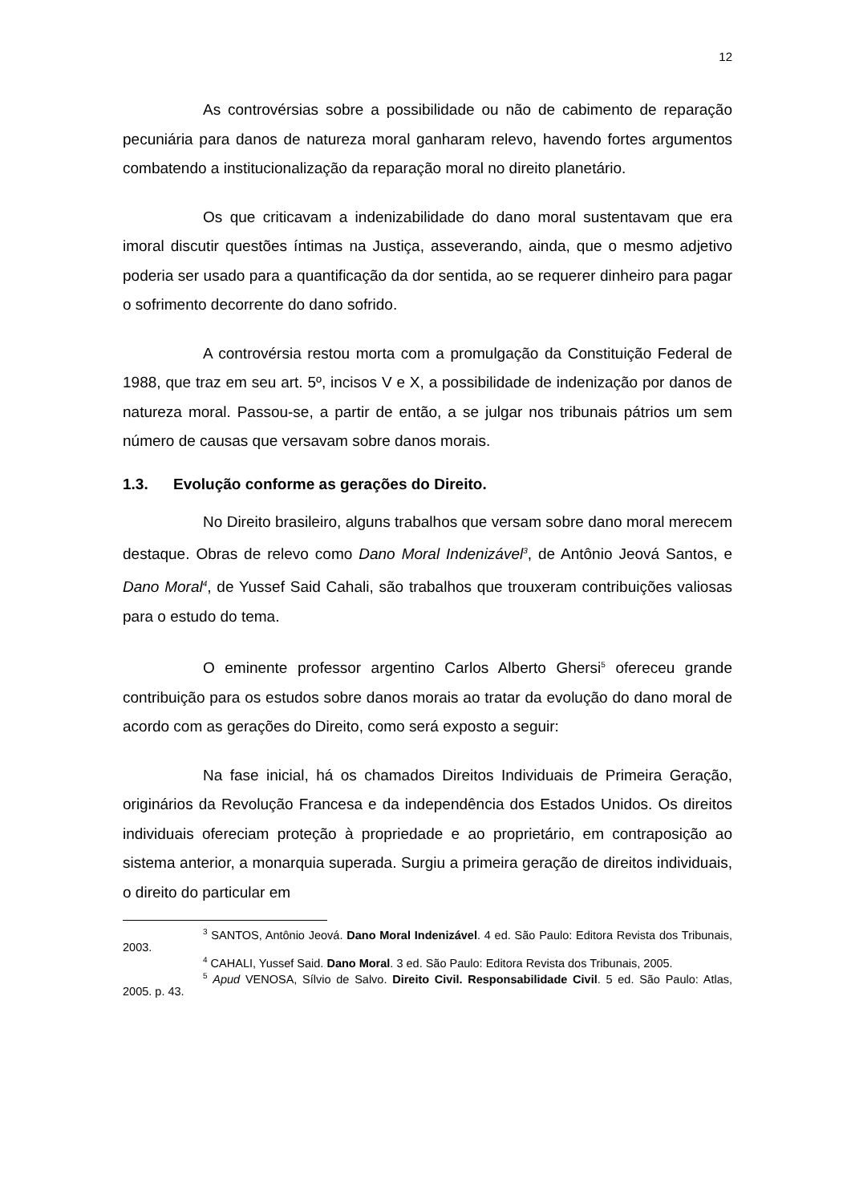12
As controvérsias sobre a possibilidade ou não de cabimento de reparação pecuniária para danos de natureza moral ganharam relevo, havendo fortes argumentos combatendo a institucionalização da reparação moral no direito planetário.
Os que criticavam a indenizabilidade do dano moral sustentavam que era imoral discutir questões íntimas na Justiça, asseverando, ainda, que o mesmo adjetivo poderia ser usado para a quantificação da dor sentida, ao se requerer dinheiro para pagar o sofrimento decorrente do dano sofrido.
A controvérsia restou morta com a promulgação da Constituição Federal de 1988, que traz em seu art. 5º, incisos V e X, a possibilidade de indenização por danos de natureza moral. Passou-se, a partir de então, a se julgar nos tribunais pátrios um sem número de causas que versavam sobre danos morais.
1.3. Evolução conforme as gerações do Direito.
No Direito brasileiro, alguns trabalhos que versam sobre dano moral merecem destaque. Obras de relevo como Dano Moral Indenizável<sup>3</sup>, de Antônio Jeová Santos, e Dano Moral<sup>4</sup>, de Yussef Said Cahali, são trabalhos que trouxeram contribuições valiosas para o estudo do tema.
O eminente professor argentino Carlos Alberto Ghersi<sup>5</sup> ofereceu grande contribuição para os estudos sobre danos morais ao tratar da evolução do dano moral de acordo com as gerações do Direito, como será exposto a seguir:
Na fase inicial, há os chamados Direitos Individuais de Primeira Geração, originários da Revolução Francesa e da independência dos Estados Unidos. Os direitos individuais ofereciam proteção à propriedade e ao proprietário, em contraposição ao sistema anterior, a monarquia superada. Surgiu a primeira geração de direitos individuais, o direito do particular em
<sup>3</sup> SANTOS, Antônio Jeová. Dano Moral Indenizável. 4 ed. São Paulo: Editora Revista dos Tribunais, 2003.
<sup>4</sup> CAHALI, Yussef Said. Dano Moral. 3 ed. São Paulo: Editora Revista dos Tribunais, 2005.
<sup>5</sup> Apud VENOSA, Sílvio de Salvo. Direito Civil. Responsabilidade Civil. 5 ed. São Paulo: Atlas, 2005. p. 43.